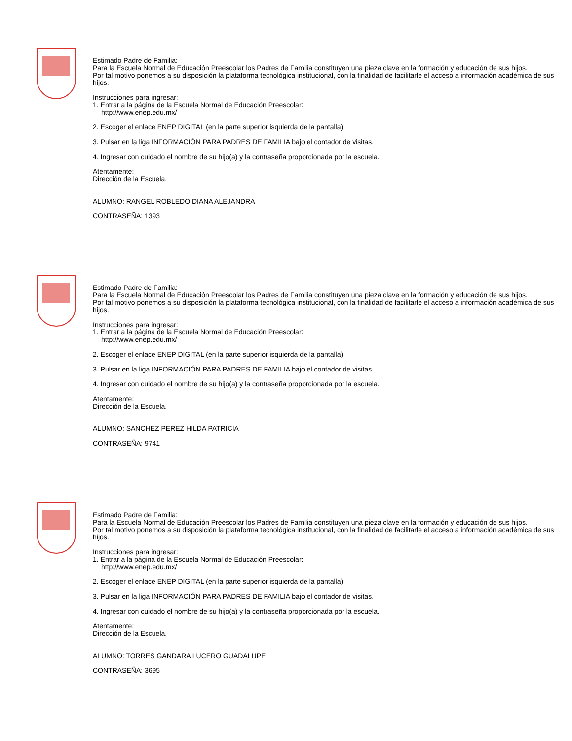Estimado Padre de Familia:
Para la Escuela Normal de Educación Preescolar los Padres de Familia constituyen una pieza clave en la formación y educación de sus hijos.
Por tal motivo ponemos a su disposición la plataforma tecnológica institucional, con la finalidad de facilitarle el acceso a información académica de sus hijos.
Instrucciones para ingresar:
1. Entrar a la página de la Escuela Normal de Educación Preescolar:
http://www.enep.edu.mx/
2. Escoger el enlace ENEP DIGITAL (en la parte superior isquierda de la pantalla)
3. Pulsar en la liga INFORMACIÓN PARA PADRES DE FAMILIA bajo el contador de visitas.
4. Ingresar con cuidado el nombre de su hijo(a) y la contraseña proporcionada por la escuela.
Atentamente:
Dirección de la Escuela.
ALUMNO: RANGEL ROBLEDO DIANA ALEJANDRA
CONTRASEÑA: 1393
Estimado Padre de Familia:
Para la Escuela Normal de Educación Preescolar los Padres de Familia constituyen una pieza clave en la formación y educación de sus hijos.
Por tal motivo ponemos a su disposición la plataforma tecnológica institucional, con la finalidad de facilitarle el acceso a información académica de sus hijos.
Instrucciones para ingresar:
1. Entrar a la página de la Escuela Normal de Educación Preescolar:
http://www.enep.edu.mx/
2. Escoger el enlace ENEP DIGITAL (en la parte superior isquierda de la pantalla)
3. Pulsar en la liga INFORMACIÓN PARA PADRES DE FAMILIA bajo el contador de visitas.
4. Ingresar con cuidado el nombre de su hijo(a) y la contraseña proporcionada por la escuela.
Atentamente:
Dirección de la Escuela.
ALUMNO: SANCHEZ PEREZ HILDA PATRICIA
CONTRASEÑA: 9741
Estimado Padre de Familia:
Para la Escuela Normal de Educación Preescolar los Padres de Familia constituyen una pieza clave en la formación y educación de sus hijos.
Por tal motivo ponemos a su disposición la plataforma tecnológica institucional, con la finalidad de facilitarle el acceso a información académica de sus hijos.
Instrucciones para ingresar:
1. Entrar a la página de la Escuela Normal de Educación Preescolar:
http://www.enep.edu.mx/
2. Escoger el enlace ENEP DIGITAL (en la parte superior isquierda de la pantalla)
3. Pulsar en la liga INFORMACIÓN PARA PADRES DE FAMILIA bajo el contador de visitas.
4. Ingresar con cuidado el nombre de su hijo(a) y la contraseña proporcionada por la escuela.
Atentamente:
Dirección de la Escuela.
ALUMNO: TORRES GANDARA LUCERO GUADALUPE
CONTRASEÑA: 3695